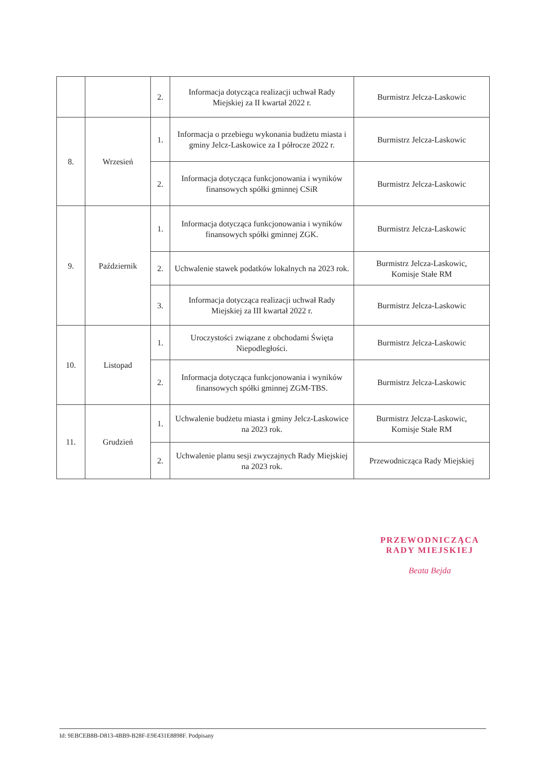| | | 2. | Informacja dotycząca realizacji uchwał Rady Miejskiej za II kwartał 2022 r. | Burmistrz Jelcza-Laskowic |
| 8. | Wrzesień | 1. | Informacja o przebiegu wykonania budżetu miasta i gminy Jelcz-Laskowice za I półrocze 2022 r. | Burmistrz Jelcza-Laskowic |
| | | 2. | Informacja dotycząca funkcjonowania i wyników finansowych spółki gminnej CSiR | Burmistrz Jelcza-Laskowic |
| 9. | Październik | 1. | Informacja dotycząca funkcjonowania i wyników finansowych spółki gminnej ZGK. | Burmistrz Jelcza-Laskowic |
| | | 2. | Uchwalenie stawek podatków lokalnych na 2023 rok. | Burmistrz Jelcza-Laskowic, Komisje Stałe RM |
| | | 3. | Informacja dotycząca realizacji uchwał Rady Miejskiej za III kwartał 2022 r. | Burmistrz Jelcza-Laskowic |
| 10. | Listopad | 1. | Uroczystości związane z obchodami Święta Niepodległości. | Burmistrz Jelcza-Laskowic |
| | | 2. | Informacja dotycząca funkcjonowania i wyników finansowych spółki gminnej ZGM-TBS. | Burmistrz Jelcza-Laskowic |
| 11. | Grudzień | 1. | Uchwalenie budżetu miasta i gminy Jelcz-Laskowice na 2023 rok. | Burmistrz Jelcza-Laskowic, Komisje Stałe RM |
| | | 2. | Uchwalenie planu sesji zwyczajnych Rady Miejskiej na 2023 rok. | Przewodnicząca Rady Miejskiej |
PRZEWODNICZĄCA
RADY MIEJSKIEJ
Beata Bejda
Id: 9EBCEB8B-D813-4BB9-B28F-E9E431E8898F. Podpisany